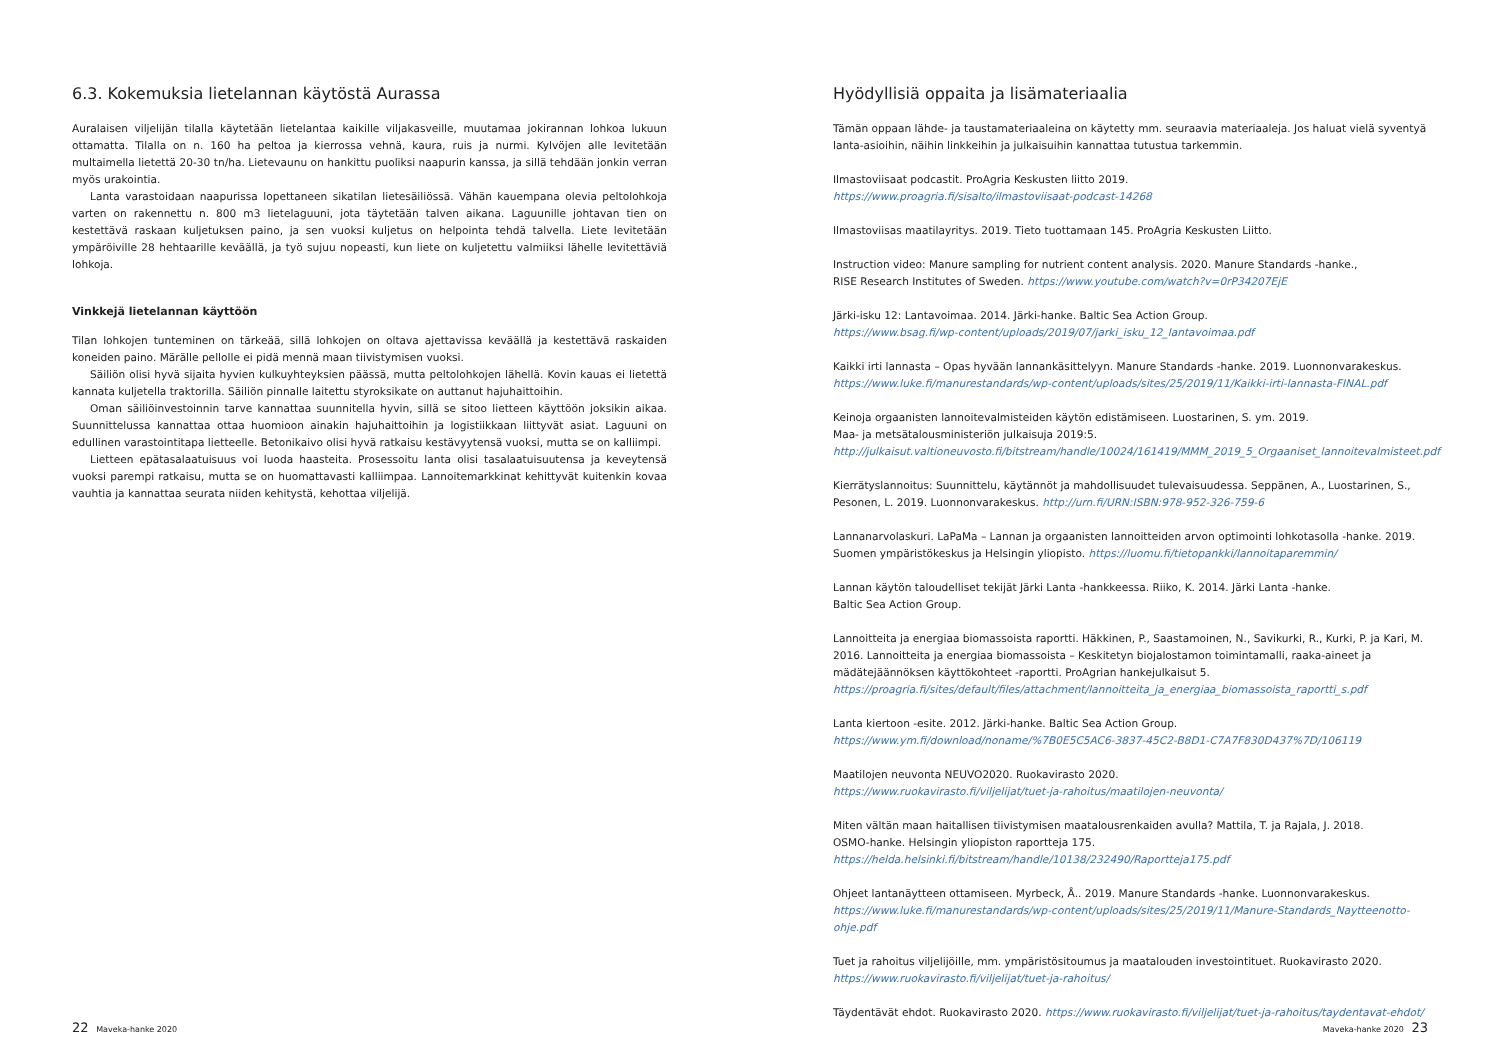6.3. Kokemuksia lietelannan käytöstä Aurassa
Auralaisen viljelijän tilalla käytetään lietelantaa kaikille viljakasveille, muutamaa jokirannan lohkoa lukuun ottamatta. Tilalla on n. 160 ha peltoa ja kierrossa vehnä, kaura, ruis ja nurmi. Kylvöjen alle levitetään multaimella lietettä 20-30 tn/ha. Lietevaunu on hankittu puoliksi naapurin kanssa, ja sillä tehdään jonkin verran myös urakointia.
Lanta varastoidaan naapurissa lopettaneen sikatilan lietesäiliössä. Vähän kauempana olevia peltolohkoja varten on rakennettu n. 800 m3 lietelaguuni, jota täytetään talven aikana. Laguunille johtavan tien on kestettävä raskaan kuljetuksen paino, ja sen vuoksi kuljetus on helpointa tehdä talvella. Liete levitetään ympäröiville 28 hehtaarille keväällä, ja työ sujuu nopeasti, kun liete on kuljetettu valmiiksi lähelle levitettäviä lohkoja.
Vinkkejä lietelannan käyttöön
Tilan lohkojen tunteminen on tärkeää, sillä lohkojen on oltava ajettavissa keväällä ja kestettävä raskaiden koneiden paino. Märälle pellolle ei pidä mennä maan tiivistymisen vuoksi.
Säiliön olisi hyvä sijaita hyvien kulkuyhteyksien päässä, mutta peltolohkojen lähellä. Kovin kauas ei lietettä kannata kuljetella traktorilla. Säiliön pinnalle laitettu styroksikate on auttanut hajuhaittoihin.
Oman säiliöinvestoinnin tarve kannattaa suunnitella hyvin, sillä se sitoo lietteen käyttöön joksikin aikaa. Suunnittelussa kannattaa ottaa huomioon ainakin hajuhaittoihin ja logistiikkaan liittyvät asiat. Laguuni on edullinen varastointitapa lietteelle. Betonikaivo olisi hyvä ratkaisu kestävyytensä vuoksi, mutta se on kalliimpi.
Lietteen epätasalaatuisuus voi luoda haasteita. Prosessoitu lanta olisi tasalaatuisuutensa ja keveytensä vuoksi parempi ratkaisu, mutta se on huomattavasti kalliimpaa. Lannoitemarkkinat kehittyvät kuitenkin kovaa vauhtia ja kannattaa seurata niiden kehitystä, kehottaa viljelijä.
Hyödyllisiä oppaita ja lisämateriaalia
Tämän oppaan lähde- ja taustamateriaaleina on käytetty mm. seuraavia materiaaleja. Jos haluat vielä syventyä lanta-asioihin, näihin linkkeihin ja julkaisuihin kannattaa tutustua tarkemmin.
Ilmastoviisaat podcastit. ProAgria Keskusten liitto 2019.
https://www.proagria.fi/sisalto/ilmastoviisaat-podcast-14268
Ilmastoviisas maatilayritys. 2019. Tieto tuottamaan 145. ProAgria Keskusten Liitto.
Instruction video: Manure sampling for nutrient content analysis. 2020. Manure Standards -hanke.,
RISE Research Institutes of Sweden. https://www.youtube.com/watch?v=0rP34207EjE
Järki-isku 12: Lantavoimaa. 2014. Järki-hanke. Baltic Sea Action Group.
https://www.bsag.fi/wp-content/uploads/2019/07/jarki_isku_12_lantavoimaa.pdf
Kaikki irti lannasta – Opas hyvään lannankäsittelyyn. Manure Standards -hanke. 2019. Luonnonvarakeskus.
https://www.luke.fi/manurestandards/wp-content/uploads/sites/25/2019/11/Kaikki-irti-lannasta-FINAL.pdf
Keinoja orgaanisten lannoitevalmisteiden käytön edistämiseen. Luostarinen, S. ym. 2019.
Maa- ja metsätalousministeriön julkaisuja 2019:5.
http://julkaisut.valtioneuvosto.fi/bitstream/handle/10024/161419/MMM_2019_5_Orgaaniset_lannoitevalmisteet.pdf
Kierrätyslannoitus: Suunnittelu, käytännöt ja mahdollisuudet tulevaisuudessa. Seppänen, A., Luostarinen, S., Pesonen, L. 2019. Luonnonvarakeskus. http://urn.fi/URN:ISBN:978-952-326-759-6
Lannanarvolaskuri. LaPaMa – Lannan ja orgaanisten lannoitteiden arvon optimointi lohkotasolla -hanke. 2019. Suomen ympäristökeskus ja Helsingin yliopisto. https://luomu.fi/tietopankki/lannoitaparemmin/
Lannan käytön taloudelliset tekijät Järki Lanta -hankkeessa. Riiko, K. 2014. Järki Lanta -hanke.
Baltic Sea Action Group.
Lannoitteita ja energiaa biomassoista raportti. Häkkinen, P., Saastamoinen, N., Savikurki, R., Kurki, P. ja Kari, M. 2016. Lannoitteita ja energiaa biomassoista – Keskitetyn biojalostamon toimintamalli, raaka-aineet ja mädätejäännöksen käyttökohteet -raportti. ProAgrian hankejulkaisut 5.
https://proagria.fi/sites/default/files/attachment/lannoitteita_ja_energiaa_biomassoista_raportti_s.pdf
Lanta kiertoon -esite. 2012. Järki-hanke. Baltic Sea Action Group.
https://www.ym.fi/download/noname/%7B0E5C5AC6-3837-45C2-B8D1-C7A7F830D437%7D/106119
Maatilojen neuvonta NEUVO2020. Ruokavirasto 2020.
https://www.ruokavirasto.fi/viljelijat/tuet-ja-rahoitus/maatilojen-neuvonta/
Miten vältän maan haitallisen tiivistymisen maatalousrenkaiden avulla? Mattila, T. ja Rajala, J. 2018.
OSMO-hanke. Helsingin yliopiston raportteja 175.
https://helda.helsinki.fi/bitstream/handle/10138/232490/Raportteja175.pdf
Ohjeet lantanäytteen ottamiseen. Myrbeck, Å.. 2019. Manure Standards -hanke. Luonnonvarakeskus.
https://www.luke.fi/manurestandards/wp-content/uploads/sites/25/2019/11/Manure-Standards_Naytteenotto-ohje.pdf
Tuet ja rahoitus viljelijöille, mm. ympäristösitoumus ja maatalouden investointituet. Ruokavirasto 2020.
https://www.ruokavirasto.fi/viljelijat/tuet-ja-rahoitus/
Täydentävät ehdot. Ruokavirasto 2020. https://www.ruokavirasto.fi/viljelijat/tuet-ja-rahoitus/taydentavat-ehdot/
22 Maveka-hanke 2020 Maveka-hanke 2020 23